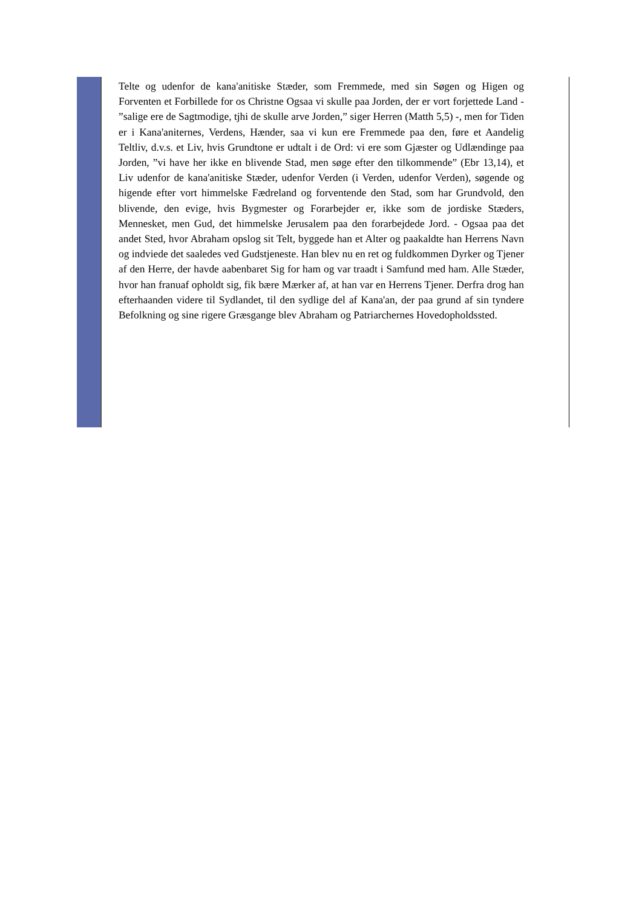Telte og udenfor de kana'anitiske Stæder, som Fremmede, med sin Søgen og Higen og Forventen et Forbillede for os Christne Ogsaa vi skulle paa Jorden, der er vort forjettede Land - ”salige ere de Sagtmodige, tjhi de skulle arve Jorden,” siger Herren (Matth 5,5) -, men for Tiden er i Kana'aniternes, Verdens, Hænder, saa vi kun ere Fremmede paa den, føre et Aandelig Teltliv, d.v.s. et Liv, hvis Grundtone er udtalt i de Ord: vi ere som Gjæster og Udlændinge paa Jorden, ”vi have her ikke en blivende Stad, men søge efter den tilkommende” (Ebr 13,14), et Liv udenfor de kana'anitiske Stæder, udenfor Verden (i Verden, udenfor Verden), søgende og higende efter vort himmelske Fædreland og forventende den Stad, som har Grundvold, den blivende, den evige, hvis Bygmester og Forarbejder er, ikke som de jordiske Stæders, Mennesket, men Gud, det himmelske Jerusalem paa den forarbejdede Jord. - Ogsaa paa det andet Sted, hvor Abraham opslog sit Telt, byggede han et Alter og paakaldte han Herrens Navn og indviede det saaledes ved Gudstjeneste. Han blev nu en ret og fuldkommen Dyrker og Tjener af den Herre, der havde aabenbaret Sig for ham og var traadt i Samfund med ham. Alle Stæder, hvor han franuaf opholdt sig, fik bære Mærker af, at han var en Herrens Tjener. Derfra drog han efterhaanden videre til Sydlandet, til den sydlige del af Kana'an, der paa grund af sin tyndere Befolkning og sine rigere Græsgange blev Abraham og Patriarchernes Hovedopholdssted.